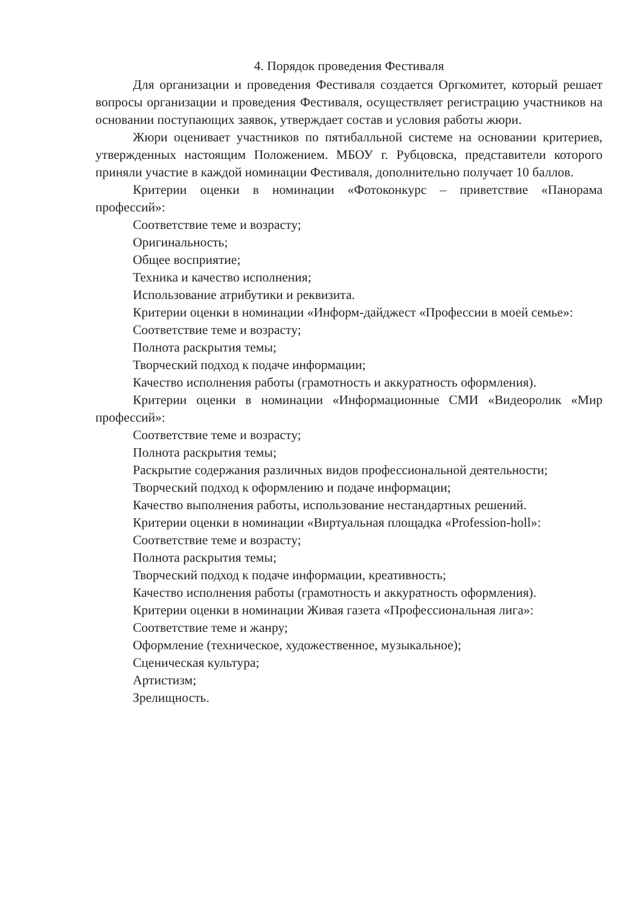4. Порядок проведения Фестиваля
Для организации и проведения Фестиваля создается Оргкомитет, который решает вопросы организации и проведения Фестиваля, осуществляет регистрацию участников на основании поступающих заявок, утверждает состав и условия работы жюри.
Жюри оценивает участников по пятибалльной системе на основании критериев, утвержденных настоящим Положением. МБОУ г. Рубцовска, представители которого приняли участие в каждой номинации Фестиваля, дополнительно получает 10 баллов.
Критерии оценки в номинации «Фотоконкурс – приветствие «Панорама профессий»:
Соответствие теме и возрасту;
Оригинальность;
Общее восприятие;
Техника и качество исполнения;
Использование атрибутики и реквизита.
Критерии оценки в номинации «Информ-дайджест «Профессии в моей семье»:
Соответствие теме и возрасту;
Полнота раскрытия темы;
Творческий подход к подаче информации;
Качество исполнения работы (грамотность и аккуратность оформления).
Критерии оценки в номинации «Информационные СМИ «Видеоролик «Мир профессий»:
Соответствие теме и возрасту;
Полнота раскрытия темы;
Раскрытие содержания различных видов профессиональной деятельности;
Творческий подход к оформлению и подаче информации;
Качество выполнения работы, использование нестандартных решений.
Критерии оценки в номинации «Виртуальная площадка «Profession-holl»:
Соответствие теме и возрасту;
Полнота раскрытия темы;
Творческий подход к подаче информации, креативность;
Качество исполнения работы (грамотность и аккуратность оформления).
Критерии оценки в номинации Живая газета «Профессиональная лига»:
Соответствие теме и жанру;
Оформление (техническое, художественное, музыкальное);
Сценическая культура;
Артистизм;
Зрелищность.